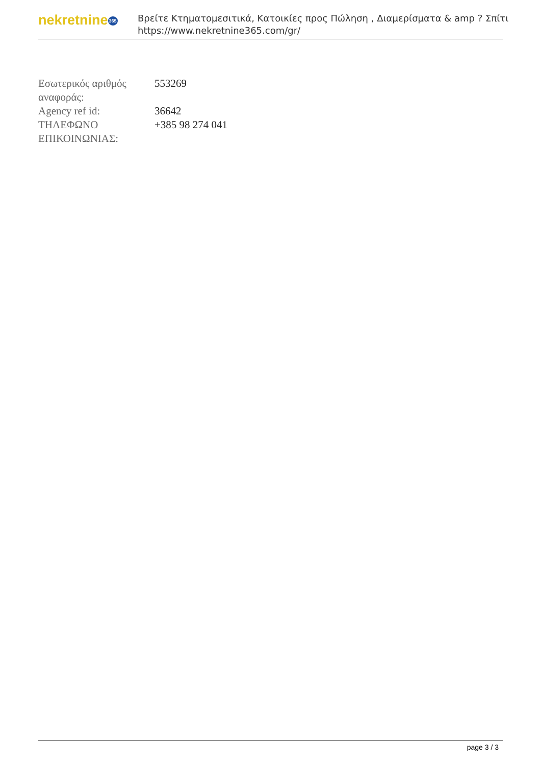nekretnine365
Βρείτε Κτηματομεσιτικά, Κατοικίες προς Πώληση , Διαμερίσματα & amp ? Σπίτι
https://www.nekretnine365.com/gr/
| Εσωτερικός αριθμός αναφοράς: | 553269 |
| Agency ref id: | 36642 |
| ΤΗΛΕΦΩΝΟ ΕΠΙΚΟΙΝΩΝΙΑΣ: | +385 98 274 041 |
page 3 / 3